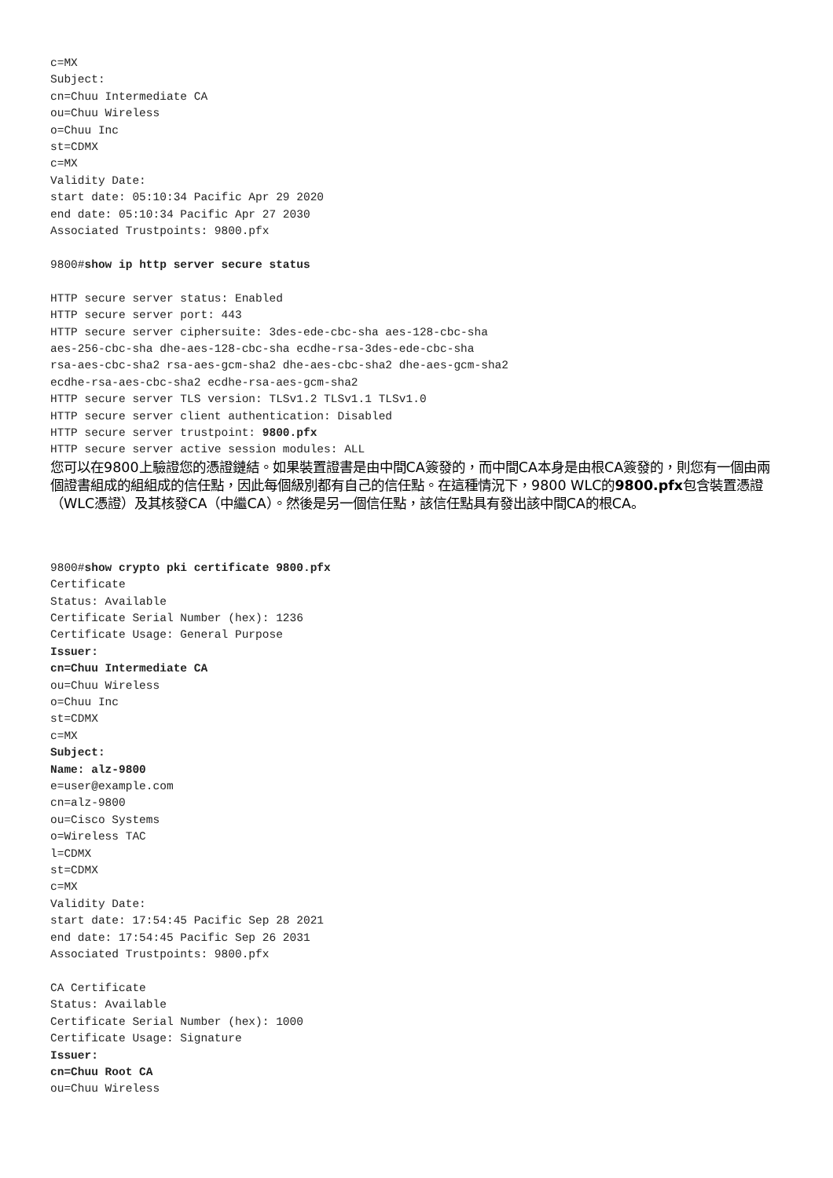c=MX
Subject:
cn=Chuu Intermediate CA
ou=Chuu Wireless
o=Chuu Inc
st=CDMX
c=MX
Validity Date:
start date: 05:10:34 Pacific Apr 29 2020
end date: 05:10:34 Pacific Apr 27 2030
Associated Trustpoints: 9800.pfx

9800#show ip http server secure status

HTTP secure server status: Enabled
HTTP secure server port: 443
HTTP secure server ciphersuite: 3des-ede-cbc-sha aes-128-cbc-sha
aes-256-cbc-sha dhe-aes-128-cbc-sha ecdhe-rsa-3des-ede-cbc-sha
rsa-aes-cbc-sha2 rsa-aes-gcm-sha2 dhe-aes-cbc-sha2 dhe-aes-gcm-sha2
ecdhe-rsa-aes-cbc-sha2 ecdhe-rsa-aes-gcm-sha2
HTTP secure server TLS version: TLSv1.2 TLSv1.1 TLSv1.0
HTTP secure server client authentication: Disabled
HTTP secure server trustpoint: 9800.pfx
HTTP secure server active session modules: ALL
您可以在9800上驗證您的憑證鏈結。如果裝置證書是由中間CA簽發的，而中間CA本身是由根CA簽發的，則您有一個由兩個證書組成的組組成的信任點，因此每個級別都有自己的信任點。在這種情況下，9800 WLC的9800.pfx包含裝置憑證（WLC憑證）及其核發CA（中繼CA）。然後是另一個信任點，該信任點具有發出該中間CA的根CA。
9800#show crypto pki certificate 9800.pfx
Certificate
Status: Available
Certificate Serial Number (hex): 1236
Certificate Usage: General Purpose
Issuer:
cn=Chuu Intermediate CA
ou=Chuu Wireless
o=Chuu Inc
st=CDMX
c=MX
Subject:
Name: alz-9800
e=user@example.com
cn=alz-9800
ou=Cisco Systems
o=Wireless TAC
l=CDMX
st=CDMX
c=MX
Validity Date:
start date: 17:54:45 Pacific Sep 28 2021
end date: 17:54:45 Pacific Sep 26 2031
Associated Trustpoints: 9800.pfx

CA Certificate
Status: Available
Certificate Serial Number (hex): 1000
Certificate Usage: Signature
Issuer:
cn=Chuu Root CA
ou=Chuu Wireless